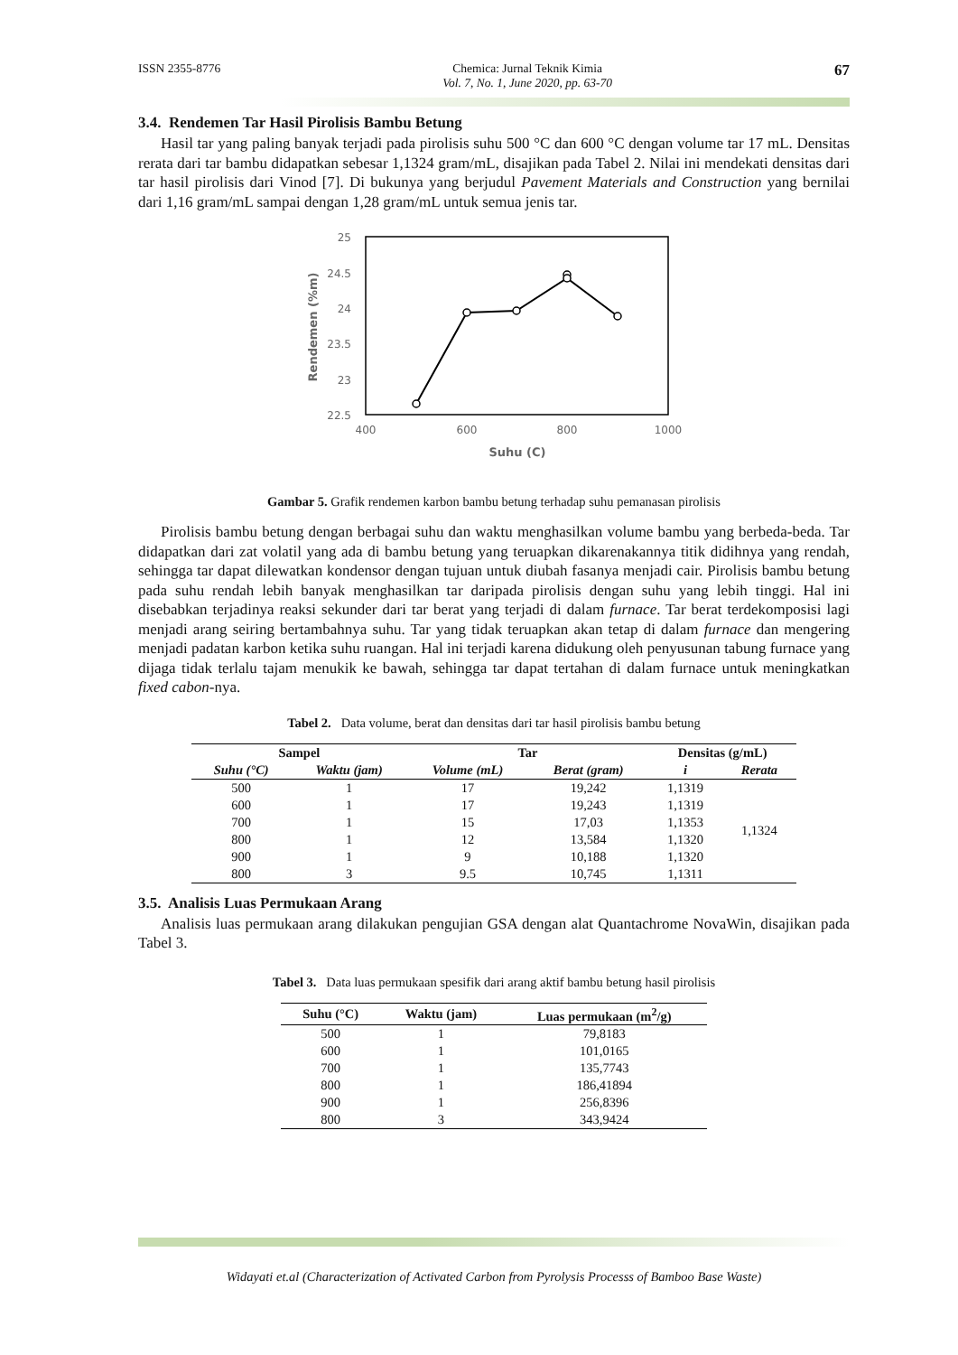ISSN 2355-8776 Chemica: Jurnal Teknik Kimia
Vol. 7, No. 1, June 2020, pp. 63-70 67
3.4. Rendemen Tar Hasil Pirolisis Bambu Betung
Hasil tar yang paling banyak terjadi pada pirolisis suhu 500 °C dan 600 °C dengan volume tar 17 mL. Densitas rerata dari tar bambu didapatkan sebesar 1,1324 gram/mL, disajikan pada Tabel 2. Nilai ini mendekati densitas dari tar hasil pirolisis dari Vinod [7]. Di bukunya yang berjudul Pavement Materials and Construction yang bernilai dari 1,16 gram/mL sampai dengan 1,28 gram/mL untuk semua jenis tar.
25
24.5
24
23.5
23
22.5
400
600
800
1000
Suhu (C)
Rendemen (%m)
Gambar 5. Grafik rendemen karbon bambu betung terhadap suhu pemanasan pirolisis
Pirolisis bambu betung dengan berbagai suhu dan waktu menghasilkan volume bambu yang berbeda-beda. Tar didapatkan dari zat volatil yang ada di bambu betung yang teruapkan dikarenakannya titik didihnya yang rendah, sehingga tar dapat dilewatkan kondensor dengan tujuan untuk diubah fasanya menjadi cair. Pirolisis bambu betung pada suhu rendah lebih banyak menghasilkan tar daripada pirolisis dengan suhu yang lebih tinggi. Hal ini disebabkan terjadinya reaksi sekunder dari tar berat yang terjadi di dalam furnace. Tar berat terdekomposisi lagi menjadi arang seiring bertambahnya suhu. Tar yang tidak teruapkan akan tetap di dalam furnace dan mengering menjadi padatan karbon ketika suhu ruangan. Hal ini terjadi karena didukung oleh penyusunan tabung furnace yang dijaga tidak terlalu tajam menukik ke bawah, sehingga tar dapat tertahan di dalam furnace untuk meningkatkan fixed cabon-nya.
Tabel 2. Data volume, berat dan densitas dari tar hasil pirolisis bambu betung
| Sampel | | Tar | | Densitas (g/mL) | |
| --- | --- | --- | --- | --- | --- |
| Suhu (°C) | Waktu (jam) | Volume (mL) | Berat (gram) | i | Rerata |
| 500 | 1 | 17 | 19,242 | 1,1319 | 1,1324 |
| 600 | 1 | 17 | 19,243 | 1,1319 | |
| 700 | 1 | 15 | 17,03 | 1,1353 | |
| 800 | 1 | 12 | 13,584 | 1,1320 | |
| 900 | 1 | 9 | 10,188 | 1,1320 | |
| 800 | 3 | 9.5 | 10,745 | 1,1311 | |
3.5. Analisis Luas Permukaan Arang
Analisis luas permukaan arang dilakukan pengujian GSA dengan alat Quantachrome NovaWin, disajikan pada Tabel 3.
Tabel 3. Data luas permukaan spesifik dari arang aktif bambu betung hasil pirolisis
| Suhu (°C) | Waktu (jam) | Luas permukaan (m<sup>2</sup>/g) |
| --- | --- | --- |
| 500 | 1 | 79,8183 |
| 600 | 1 | 101,0165 |
| 700 | 1 | 135,7743 |
| 800 | 1 | 186,41894 |
| 900 | 1 | 256,8396 |
| 800 | 3 | 343,9424 |
Widayati et.al (Characterization of Activated Carbon from Pyrolysis Processs of Bamboo Base Waste)